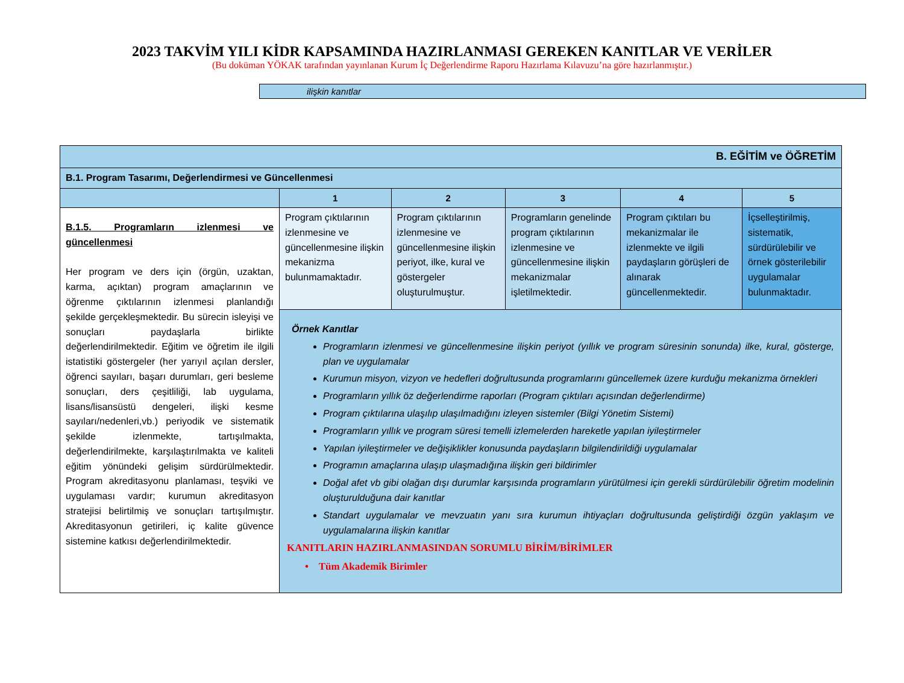2023 TAKVİM YILI KİDR KAPSAMINDA HAZIRLANMASI GEREKEN KANITLAR VE VERİLER
(Bu doküman YÖKAK tarafından yayınlanan Kurum İç Değerlendirme Raporu Hazırlama Kılavuzu’na göre hazırlanmıştır.)
ilişkin kanıtlar
| B. EĞİTİM ve ÖĞRETİM | | | | | |
| B.1. Program Tasarımı, Değerlendirmesi ve Güncellenmesi | | | | | |
| | 1 | 2 | 3 | 4 | 5 |
| B.1.5. Programların izlenmesi ve güncellenmesi Her program ve ders için (örgün, uzaktan, karma, açıktan) program amaçlarının ve öğrenme çıktılarının izlenmesi planlandığı şekilde gerçekleşmektedir. Bu sürecin isleyişi ve sonuçları paydaşlarla birlikte değerlendirilmektedir. Eğitim ve öğretim ile ilgili istatistiki göstergeler (her yarıyıl açılan dersler, öğrenci sayıları, başarı durumları, geri besleme sonuçları, ders çeşitliliği, lab uygulama, lisans/lisansüstü dengeleri, ilişki kesme sayıları/nedenleri,vb.) periyodik ve sistematik şekilde izlenmekte, tartışılmakta, değerlendirilmekte, karşılaştırılmakta ve kaliteli eğitim yönündeki gelişim sürdürülmektedir. Program akreditasyonu planlaması, teşviki ve uygulaması vardır; kurumun akreditasyon stratejisi belirtilmiş ve sonuçları tartışılmıştır. Akreditasyonun getirileri, iç kalite güvence sistemine katkısı değerlendirilmektedir. | Program çıktılarının izlenmesine ve güncellenmesine ilişkin mekanizma bulunmamaktadır. | Program çıktılarının izlenmesine ve güncellenmesine ilişkin periyot, ilke, kural ve göstergeler oluşturulmuştur. | Programların genelinde program çıktılarının izlenmesine ve güncellenmesine ilişkin mekanizmalar işletilmektedir. | Program çıktıları bu mekanizmalar ile izlenmekte ve ilgili paydaşların görüşleri de alınarak güncellenmektedir. | İçselleştirilmiş, sistematik, sürdürülebilir ve örnek gösterilebilir uygulamalar bulunmaktadır. |
| | Örnek Kanıtlar Programların izlenmesi ve güncellenmesine ilişkin periyot (yıllık ve program süresinin sonunda) ilke, kural, gösterge, plan ve uygulamalar Kurumun misyon, vizyon ve hedefleri doğrultusunda programlarını güncellemek üzere kurduğu mekanizma örnekleri Programların yıllık öz değerlendirme raporları (Program çıktıları açısından değerlendirme) Program çıktılarına ulaşılıp ulaşılmadığını izleyen sistemler (Bilgi Yönetim Sistemi) Programların yıllık ve program süresi temelli izlemelerden hareketle yapılan iyileştirmeler Yapılan iyileştirmeler ve değişiklikler konusunda paydaşların bilgilendirildiği uygulamalar Programın amaçlarına ulaşıp ulaşmadığına ilişkin geri bildirimler Doğal afet vb gibi olağan dışı durumlar karşısında programların yürütülmesi için gerekli sürdürülebilir öğretim modelinin oluşturulduğuna dair kanıtlar Standart uygulamalar ve mevzuatın yanı sıra kurumun ihtiyaçları doğrultusunda geliştirdiği özgün yaklaşım ve uygulamalarına ilişkin kanıtlar KANITLARIN HAZIRLANMASINDAN SORUMLU BİRİM/BİRİMLER • Tüm Akademik Birimler | | | | |